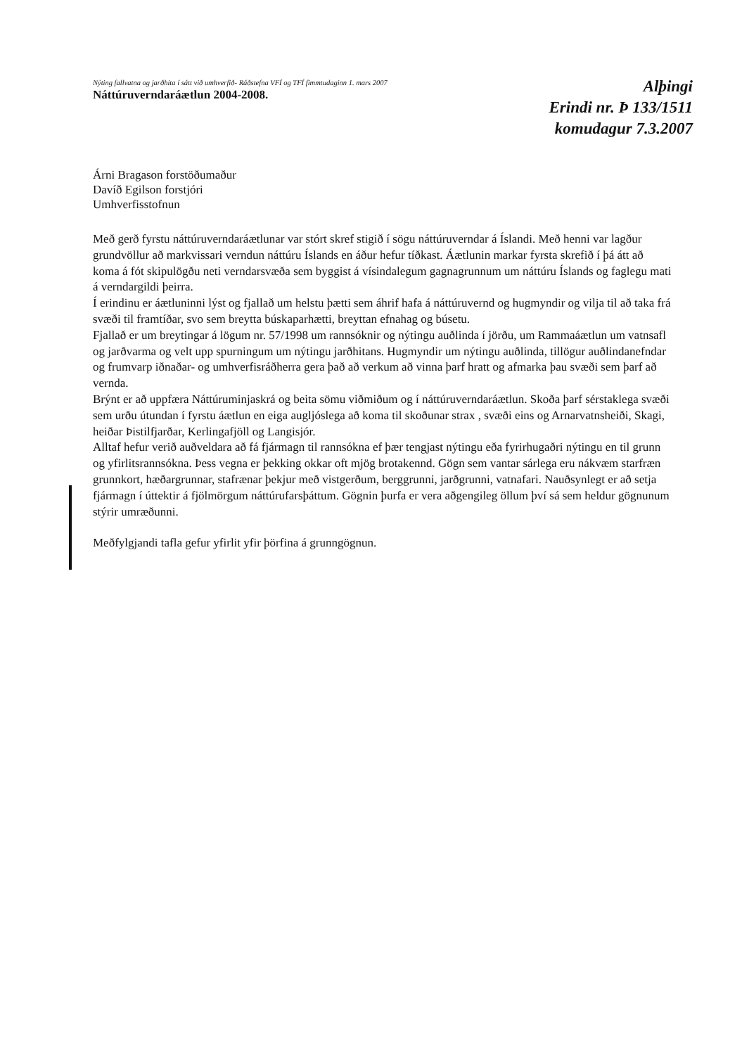Nýting fallvatna og jarðhita í sátt við umhverfið- Ráðstefna VFÍ og TFÍ fimmtudaginn 1. mars 2007
Náttúruverndaráætlun 2004-2008.
Alþingi
Erindi nr. Þ 133/1511
komudagur 7.3.2007
Árni Bragason forstöðumaður
Davíð Egilson forstjóri
Umhverfisstofnun
Með gerð fyrstu náttúruverndaráætlunar var stórt skref stigið í sögu náttúruverndar á Íslandi. Með henni var lagður grundvöllur að markvissari verndun náttúru Íslands en áður hefur tíðkast. Áætlunin markar fyrsta skrefið í þá átt að koma á fót skipulögðu neti verndarsvæða sem byggist á vísindalegum gagnagrunnum um náttúru Íslands og faglegu mati á verndargildi þeirra.
Í erindinu er áætluninni lýst og fjallað um helstu þætti sem áhrif hafa á náttúruvernd og hugmyndir og vilja til að taka frá svæði til framtíðar, svo sem breytta búskaparhætti, breyttan efnahag og búsetu.
Fjallað er um breytingar á lögum nr. 57/1998 um rannsóknir og nýtingu auðlinda í jörðu, um Rammaáætlun um vatnsafl og jarðvarma og velt upp spurningum um nýtingu jarðhitans. Hugmyndir um nýtingu auðlinda, tillögur auðlindanefndar og frumvarp iðnaðar- og umhverfisráðherra gera það að verkum að vinna þarf hratt og afmarka þau svæði sem þarf að vernda.
Brýnt er að uppfæra Náttúruminjaskrá og beita sömu viðmiðum og í náttúruverndaráætlun. Skoða þarf sérstaklega svæði sem urðu útundan í fyrstu áætlun en eiga augljóslega að koma til skoðunar strax , svæði eins og Arnarvatnsheiði, Skagi, heiðar Þistilfjarðar, Kerlingafjöll og Langisjór.
Alltaf hefur verið auðveldara að fá fjármagn til rannsókna ef þær tengjast nýtingu eða fyrirhugaðri nýtingu en til grunn og yfirlitsrannsókna. Þess vegna er þekking okkar oft mjög brotakennd. Gögn sem vantar sárlega eru nákvæm starfræn grunnkort, hæðargrunnar, stafrænar þekjur með vistgerðum, berggrunni, jarðgrunni, vatnafari. Nauðsynlegt er að setja fjármagn í úttektir á fjölmörgum náttúrufarsþáttum. Gögnin þurfa er vera aðgengileg öllum því sá sem heldur gögnunum stýrir umræðunni.
Meðfylgjandi tafla gefur yfirlit yfir þörfina á grunngögnun.